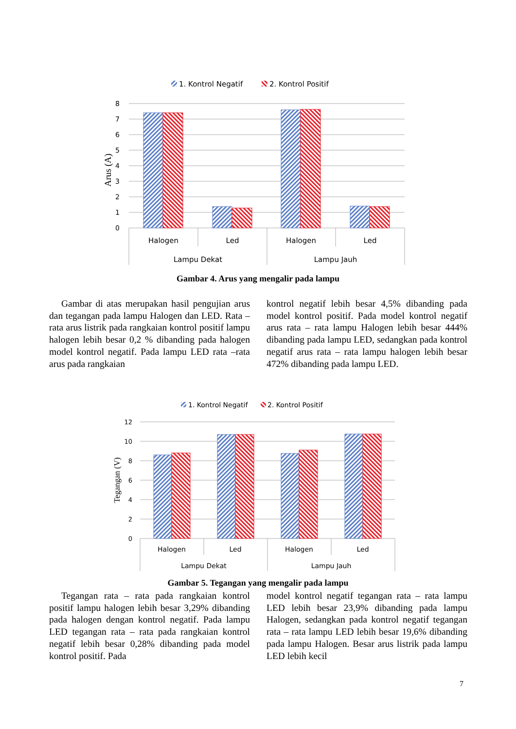1. Kontrol Negatif
2. Kontrol Positif
8
7
6
5
4
3
2
1
0
Arus (A)
Halogen
Led
Halogen
Led
Lampu Dekat
Lampu Jauh
Gambar 4. Arus yang mengalir pada lampu
Gambar di atas merupakan hasil pengujian arus dan tegangan pada lampu Halogen dan LED. Rata – rata arus listrik pada rangkaian kontrol positif lampu halogen lebih besar 0,2 % dibanding pada halogen model kontrol negatif. Pada lampu LED rata –rata arus pada rangkaian
kontrol negatif lebih besar 4,5% dibanding pada model kontrol positif. Pada model kontrol negatif arus rata – rata lampu Halogen lebih besar 444% dibanding pada lampu LED, sedangkan pada kontrol negatif arus rata – rata lampu halogen lebih besar 472% dibanding pada lampu LED.
1. Kontrol Negatif
2. Kontrol Positif
12
10
8
6
4
2
0
Tegangan (V)
Halogen
Led
Halogen
Led
Lampu Dekat
Lampu Jauh
Gambar 5. Tegangan yang mengalir pada lampu
Tegangan rata – rata pada rangkaian kontrol positif lampu halogen lebih besar 3,29% dibanding pada halogen dengan kontrol negatif. Pada lampu LED tegangan rata – rata pada rangkaian kontrol negatif lebih besar 0,28% dibanding pada model kontrol positif. Pada
model kontrol negatif tegangan rata – rata lampu LED lebih besar 23,9% dibanding pada lampu Halogen, sedangkan pada kontrol negatif tegangan rata – rata lampu LED lebih besar 19,6% dibanding pada lampu Halogen. Besar arus listrik pada lampu LED lebih kecil
7